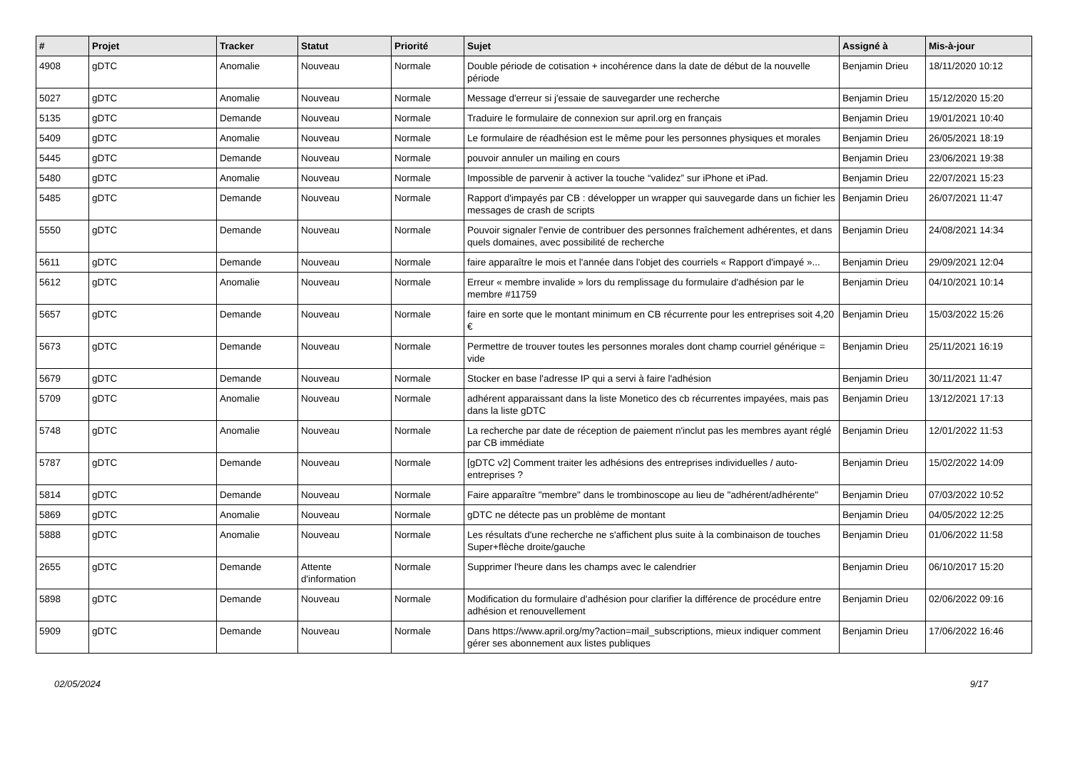| # | Projet | Tracker | Statut | Priorité | Sujet | Assigné à | Mis-à-jour |
| --- | --- | --- | --- | --- | --- | --- | --- |
| 4908 | gDTC | Anomalie | Nouveau | Normale | Double période de cotisation + incohérence dans la date de début de la nouvelle période | Benjamin Drieu | 18/11/2020 10:12 |
| 5027 | gDTC | Anomalie | Nouveau | Normale | Message d'erreur si j'essaie de sauvegarder une recherche | Benjamin Drieu | 15/12/2020 15:20 |
| 5135 | gDTC | Demande | Nouveau | Normale | Traduire le formulaire de connexion sur april.org en français | Benjamin Drieu | 19/01/2021 10:40 |
| 5409 | gDTC | Anomalie | Nouveau | Normale | Le formulaire de réadhésion est le même pour les personnes physiques et morales | Benjamin Drieu | 26/05/2021 18:19 |
| 5445 | gDTC | Demande | Nouveau | Normale | pouvoir annuler un mailing en cours | Benjamin Drieu | 23/06/2021 19:38 |
| 5480 | gDTC | Anomalie | Nouveau | Normale | Impossible de parvenir à activer la touche “validez” sur iPhone et iPad. | Benjamin Drieu | 22/07/2021 15:23 |
| 5485 | gDTC | Demande | Nouveau | Normale | Rapport d'impayés par CB : développer un wrapper qui sauvegarde dans un fichier les messages de crash de scripts | Benjamin Drieu | 26/07/2021 11:47 |
| 5550 | gDTC | Demande | Nouveau | Normale | Pouvoir signaler l'envie de contribuer des personnes fraîchement adhérentes, et dans quels domaines, avec possibilité de recherche | Benjamin Drieu | 24/08/2021 14:34 |
| 5611 | gDTC | Demande | Nouveau | Normale | faire apparaître le mois et l'année dans l'objet des courriels « Rapport d'impayé »... | Benjamin Drieu | 29/09/2021 12:04 |
| 5612 | gDTC | Anomalie | Nouveau | Normale | Erreur « membre invalide » lors du remplissage du formulaire d'adhésion par le membre #11759 | Benjamin Drieu | 04/10/2021 10:14 |
| 5657 | gDTC | Demande | Nouveau | Normale | faire en sorte que le montant minimum en CB récurrente pour les entreprises soit 4,20 € | Benjamin Drieu | 15/03/2022 15:26 |
| 5673 | gDTC | Demande | Nouveau | Normale | Permettre de trouver toutes les personnes morales dont champ courriel générique = vide | Benjamin Drieu | 25/11/2021 16:19 |
| 5679 | gDTC | Demande | Nouveau | Normale | Stocker en base l'adresse IP qui a servi à faire l'adhésion | Benjamin Drieu | 30/11/2021 11:47 |
| 5709 | gDTC | Anomalie | Nouveau | Normale | adhérent apparaissant dans la liste Monetico des cb récurrentes impayées, mais pas dans la liste gDTC | Benjamin Drieu | 13/12/2021 17:13 |
| 5748 | gDTC | Anomalie | Nouveau | Normale | La recherche par date de réception de paiement n'inclut pas les membres ayant réglé par CB immédiate | Benjamin Drieu | 12/01/2022 11:53 |
| 5787 | gDTC | Demande | Nouveau | Normale | [gDTC v2] Comment traiter les adhésions des entreprises individuelles / auto-entreprises ? | Benjamin Drieu | 15/02/2022 14:09 |
| 5814 | gDTC | Demande | Nouveau | Normale | Faire apparaître "membre" dans le trombinoscope au lieu de "adhérent/adhérente" | Benjamin Drieu | 07/03/2022 10:52 |
| 5869 | gDTC | Anomalie | Nouveau | Normale | gDTC ne détecte pas un problème de montant | Benjamin Drieu | 04/05/2022 12:25 |
| 5888 | gDTC | Anomalie | Nouveau | Normale | Les résultats d'une recherche ne s'affichent plus suite à la combinaison de touches Super+flèche droite/gauche | Benjamin Drieu | 01/06/2022 11:58 |
| 2655 | gDTC | Demande | Attente d'information | Normale | Supprimer l'heure dans les champs avec le calendrier | Benjamin Drieu | 06/10/2017 15:20 |
| 5898 | gDTC | Demande | Nouveau | Normale | Modification du formulaire d'adhésion pour clarifier la différence de procédure entre adhésion et renouvellement | Benjamin Drieu | 02/06/2022 09:16 |
| 5909 | gDTC | Demande | Nouveau | Normale | Dans https://www.april.org/my?action=mail_subscriptions, mieux indiquer comment gérer ses abonnement aux listes publiques | Benjamin Drieu | 17/06/2022 16:46 |
02/05/2024 9/17